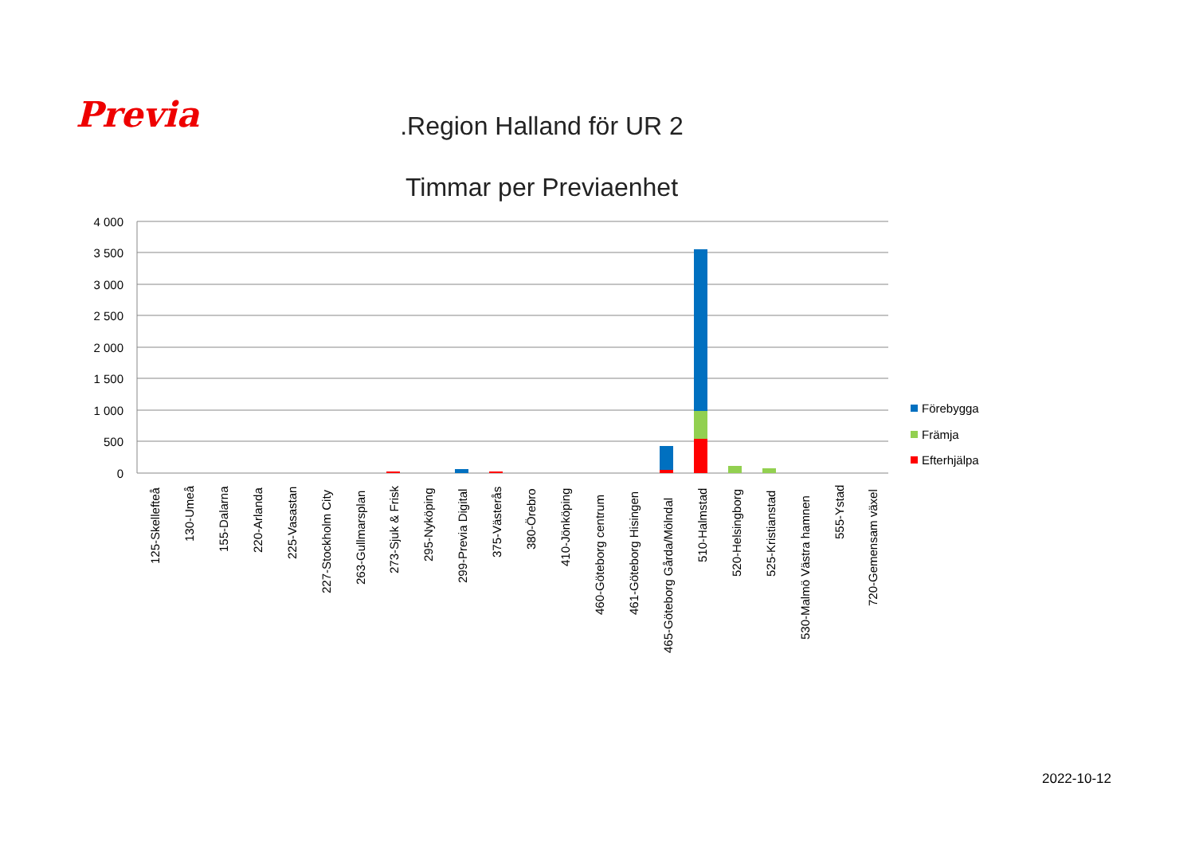Previa
.Region Halland för UR 2
Timmar per Previaenhet
4 000
3 500
3 000
2 500
2 000
1 500
1 000
500
0
125-Skellefteå
130-Umeå
155-Dalarna
220-Arlanda
225-Vasastan
227-Stockholm City
263-Gullmarsplan
273-Sjuk & Frisk
295-Nyköping
299-Previa Digital
375-Västerås
380-Örebro
410-Jönköping
460-Göteborg centrum
461-Göteborg Hisingen
465-Göteborg Gårda/Mölndal
510-Halmstad
520-Helsingborg
525-Kristianstad
530-Malmö Västra hamnen
555-Ystad
720-Gemensam växel
Förebygga
Främja
Efterhjälpa
2022-10-12